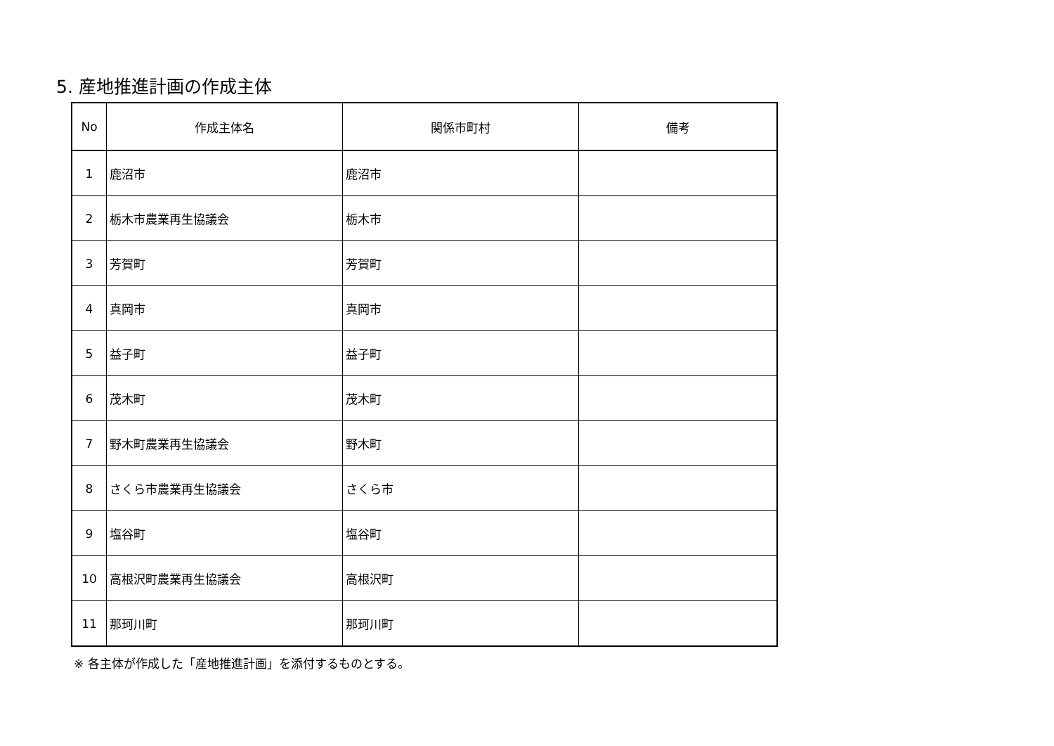5. 産地推進計画の作成主体
| No | 作成主体名 | 関係市町村 | 備考 |
| --- | --- | --- | --- |
| 1 | 鹿沼市 | 鹿沼市 | |
| 2 | 栃木市農業再生協議会 | 栃木市 | |
| 3 | 芳賀町 | 芳賀町 | |
| 4 | 真岡市 | 真岡市 | |
| 5 | 益子町 | 益子町 | |
| 6 | 茂木町 | 茂木町 | |
| 7 | 野木町農業再生協議会 | 野木町 | |
| 8 | さくら市農業再生協議会 | さくら市 | |
| 9 | 塩谷町 | 塩谷町 | |
| 10 | 高根沢町農業再生協議会 | 高根沢町 | |
| 11 | 那珂川町 | 那珂川町 | |
※ 各主体が作成した「産地推進計画」を添付するものとする。